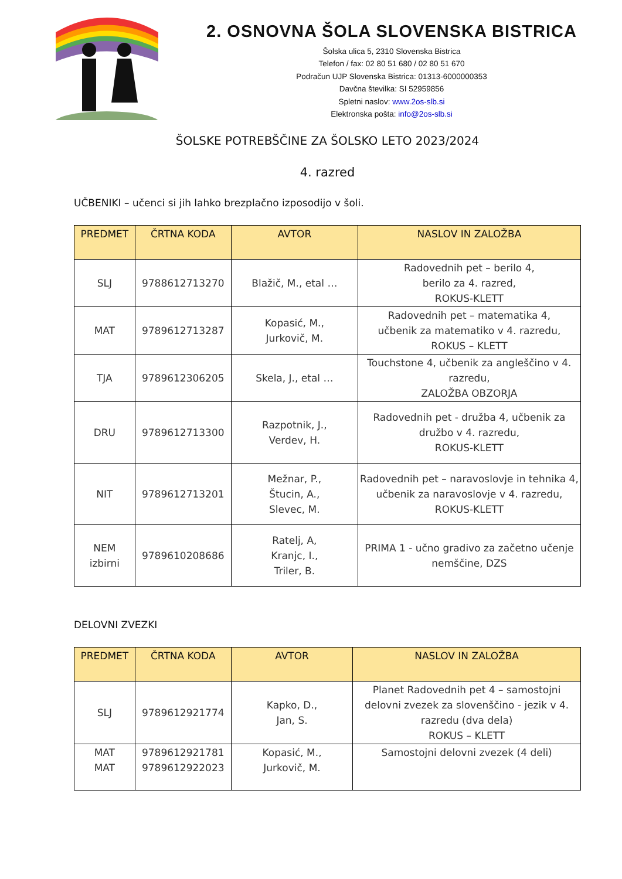2. OSNOVNA ŠOLA SLOVENSKA BISTRICA
Šolska ulica 5, 2310 Slovenska Bistrica
Telefon / fax: 02 80 51 680 / 02 80 51 670
Podračun UJP Slovenska Bistrica: 01313-6000000353
Davčna številka: SI 52959856
Spletni naslov: www.2os-slb.si
Elektronska pošta: info@2os-slb.si
ŠOLSKE POTREBŠČINE ZA ŠOLSKO LETO 2023/2024
4. razred
UČBENIKI – učenci si jih lahko brezplačno izposodijo v šoli.
| PREDMET | ČRTNA KODA | AVTOR | NASLOV IN ZALOŽBA |
| --- | --- | --- | --- |
| SLJ | 9788612713270 | Blažič, M., etal … | Radovednih pet – berilo 4, berilo za 4. razred, ROKUS-KLETT |
| MAT | 9789612713287 | Kopasić, M., Jurkovič, M. | Radovednih pet – matematika 4, učbenik za matematiko v 4. razredu, ROKUS – KLETT |
| TJA | 9789612306205 | Skela, J., etal … | Touchstone 4, učbenik za angleščino v 4. razredu, ZALOŽBA OBZORJA |
| DRU | 9789612713300 | Razpotnik, J., Verdev, H. | Radovednih pet - družba 4, učbenik za družbo v 4. razredu, ROKUS-KLETT |
| NIT | 9789612713201 | Mežnar, P., Štucin, A., Slevec, M. | Radovednih pet – naravoslovje in tehnika 4, učbenik za naravoslovje v 4. razredu, ROKUS-KLETT |
| NEM izbirni | 9789610208686 | Ratelj, A, Kranjc, I., Triler, B. | PRIMA 1 - učno gradivo za začetno učenje nemščine, DZS |
DELOVNI ZVEZKI
| PREDMET | ČRTNA KODA | AVTOR | NASLOV IN ZALOŽBA |
| --- | --- | --- | --- |
| SLJ | 9789612921774 | Kapko, D., Jan, S. | Planet Radovednih pet 4 – samostojni delovni zvezek za slovenščino - jezik v 4. razredu (dva dela) ROKUS – KLETT |
| MAT MAT | 9789612921781 9789612922023 | Kopasić, M., Jurkovič, M. | Samostojni delovni zvezek (4 deli) |